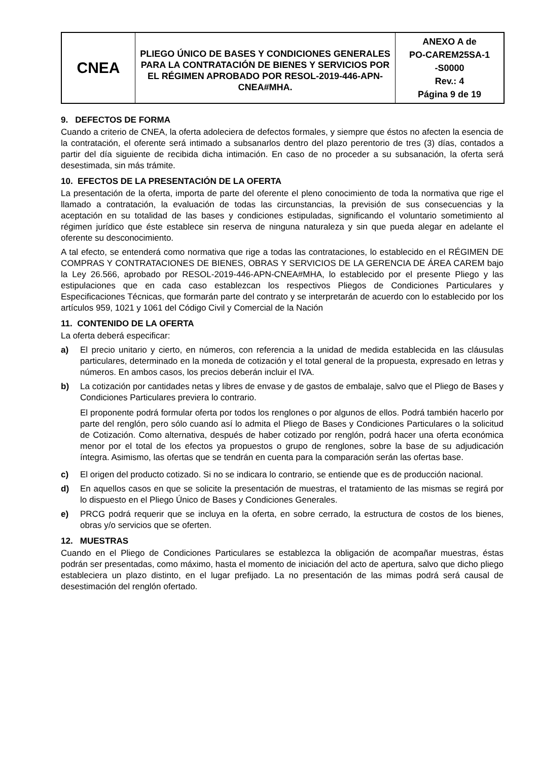| CNEA | PLIEGO ÚNICO DE BASES Y CONDICIONES GENERALES PARA LA CONTRATACIÓN DE BIENES Y SERVICIOS POR EL RÉGIMEN APROBADO POR RESOL-2019-446-APN-CNEA#MHA. | ANEXO A de PO-CAREM25SA-1 -S0000 Rev.: 4 Página 9 de 19 |
9. DEFECTOS DE FORMA
Cuando a criterio de CNEA, la oferta adoleciera de defectos formales, y siempre que éstos no afecten la esencia de la contratación, el oferente será intimado a subsanarlos dentro del plazo perentorio de tres (3) días, contados a partir del día siguiente de recibida dicha intimación. En caso de no proceder a su subsanación, la oferta será desestimada, sin más trámite.
10. EFECTOS DE LA PRESENTACIÓN DE LA OFERTA
La presentación de la oferta, importa de parte del oferente el pleno conocimiento de toda la normativa que rige el llamado a contratación, la evaluación de todas las circunstancias, la previsión de sus consecuencias y la aceptación en su totalidad de las bases y condiciones estipuladas, significando el voluntario sometimiento al régimen jurídico que éste establece sin reserva de ninguna naturaleza y sin que pueda alegar en adelante el oferente su desconocimiento.
A tal efecto, se entenderá como normativa que rige a todas las contrataciones, lo establecido en el RÉGIMEN DE COMPRAS Y CONTRATACIONES DE BIENES, OBRAS Y SERVICIOS DE LA GERENCIA DE ÁREA CAREM bajo la Ley 26.566, aprobado por RESOL-2019-446-APN-CNEA#MHA, lo establecido por el presente Pliego y las estipulaciones que en cada caso establezcan los respectivos Pliegos de Condiciones Particulares y Especificaciones Técnicas, que formarán parte del contrato y se interpretarán de acuerdo con lo establecido por los artículos 959, 1021 y 1061 del Código Civil y Comercial de la Nación
11. CONTENIDO DE LA OFERTA
La oferta deberá especificar:
a) El precio unitario y cierto, en números, con referencia a la unidad de medida establecida en las cláusulas particulares, determinado en la moneda de cotización y el total general de la propuesta, expresado en letras y números. En ambos casos, los precios deberán incluir el IVA.
b) La cotización por cantidades netas y libres de envase y de gastos de embalaje, salvo que el Pliego de Bases y Condiciones Particulares previera lo contrario.
El proponente podrá formular oferta por todos los renglones o por algunos de ellos. Podrá también hacerlo por parte del renglón, pero sólo cuando así lo admita el Pliego de Bases y Condiciones Particulares o la solicitud de Cotización. Como alternativa, después de haber cotizado por renglón, podrá hacer una oferta económica menor por el total de los efectos ya propuestos o grupo de renglones, sobre la base de su adjudicación íntegra. Asimismo, las ofertas que se tendrán en cuenta para la comparación serán las ofertas base.
c) El origen del producto cotizado. Si no se indicara lo contrario, se entiende que es de producción nacional.
d) En aquellos casos en que se solicite la presentación de muestras, el tratamiento de las mismas se regirá por lo dispuesto en el Pliego Único de Bases y Condiciones Generales.
e) PRCG podrá requerir que se incluya en la oferta, en sobre cerrado, la estructura de costos de los bienes, obras y/o servicios que se oferten.
12. MUESTRAS
Cuando en el Pliego de Condiciones Particulares se establezca la obligación de acompañar muestras, éstas podrán ser presentadas, como máximo, hasta el momento de iniciación del acto de apertura, salvo que dicho pliego estableciera un plazo distinto, en el lugar prefijado. La no presentación de las mimas podrá será causal de desestimación del renglón ofertado.